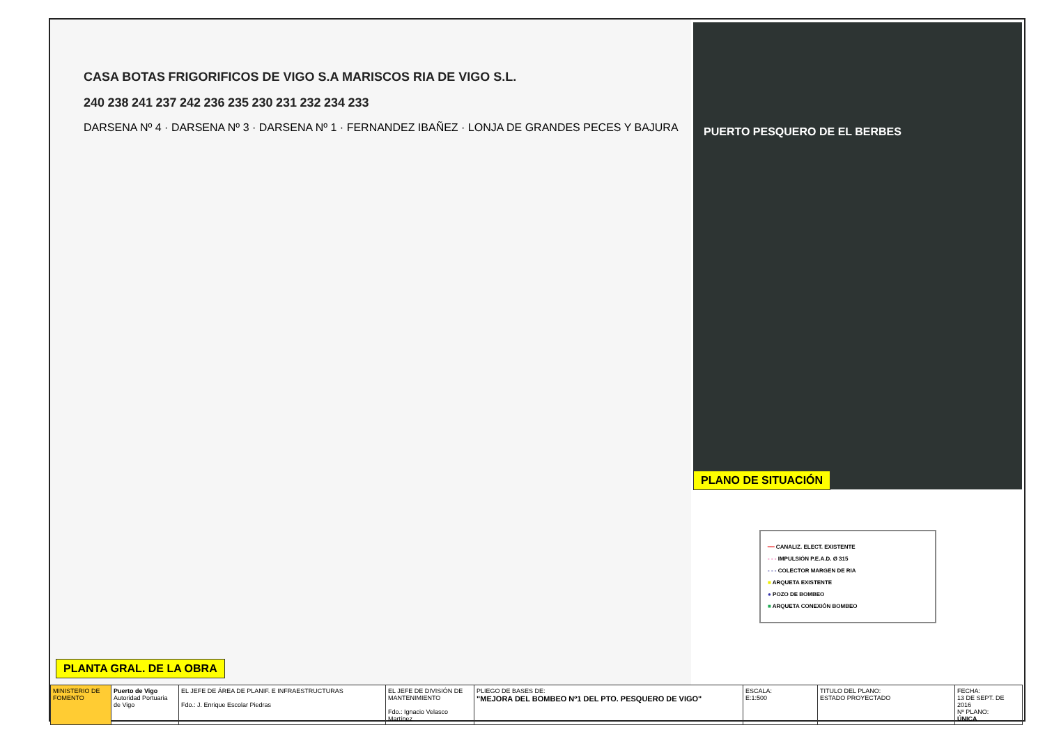CASA BOTAS FRIGORIFICOS DE VIGO S.A MARISCOS RIA DE VIGO S.L.
240 238 241 237 242 236 235 230 231 232 234 233
DARSENA Nº 4 · DARSENA Nº 3 · DARSENA Nº 1 · FERNANDEZ IBAÑEZ · LONJA DE GRANDES PECES Y BAJURA
PUERTO PESQUERO DE EL BERBES
PLANO DE SITUACIÓN
━━ CANALIZ. ELECT. EXISTENTE
- - - IMPULSIÓN P.E.A.D. Ø 315
- - - COLECTOR MARGEN DE RIA
■ ARQUETA EXISTENTE
● POZO DE BOMBEO
■ ARQUETA CONEXIÓN BOMBEO
PLANTA GRAL. DE LA OBRA
| MINISTERIO DE FOMENTO | Puerto de Vigo Autoridad Portuaria de Vigo | EL JEFE DE ÁREA DE PLANIF. E INFRAESTRUCTURAS Fdo.: J. Enrique Escolar Piedras | EL JEFE DE DIVISIÓN DE MANTENIMIENTO Fdo.: Ignacio Velasco Martínez | PLIEGO DE BASES DE: "MEJORA DEL BOMBEO Nº1 DEL PTO. PESQUERO DE VIGO" | ESCALA: E:1:500 | TITULO DEL PLANO: ESTADO PROYECTADO | FECHA: 13 DE SEPT. DE 2016 Nº PLANO: ÚNICA |